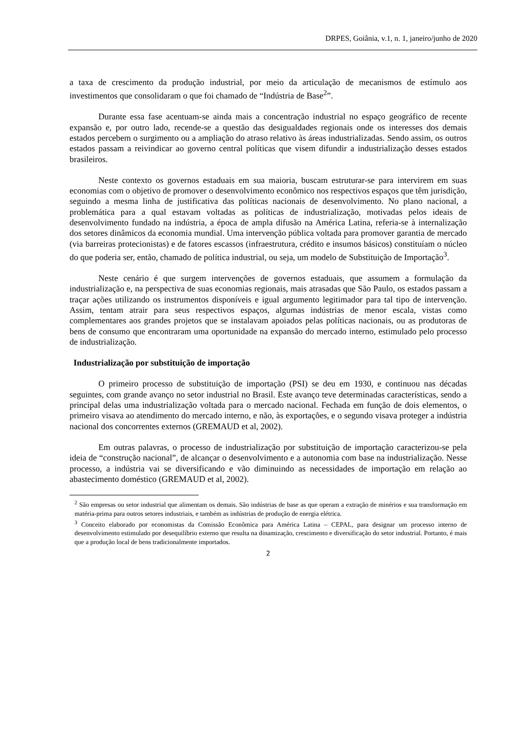DRPES, Goiânia, v.1, n. 1, janeiro/junho de 2020
a taxa de crescimento da produção industrial, por meio da articulação de mecanismos de estímulo aos investimentos que consolidaram o que foi chamado de “Indústria de Base<sup>2</sup>”.
Durante essa fase acentuam-se ainda mais a concentração industrial no espaço geográfico de recente expansão e, por outro lado, recende-se a questão das desigualdades regionais onde os interesses dos demais estados percebem o surgimento ou a ampliação do atraso relativo às áreas industrializadas. Sendo assim, os outros estados passam a reivindicar ao governo central políticas que visem difundir a industrialização desses estados brasileiros.
Neste contexto os governos estaduais em sua maioria, buscam estruturar-se para intervirem em suas economias com o objetivo de promover o desenvolvimento econômico nos respectivos espaços que têm jurisdição, seguindo a mesma linha de justificativa das políticas nacionais de desenvolvimento. No plano nacional, a problemática para a qual estavam voltadas as políticas de industrialização, motivadas pelos ideais de desenvolvimento fundado na indústria, a época de ampla difusão na América Latina, referia-se à internalização dos setores dinâmicos da economia mundial. Uma intervenção pública voltada para promover garantia de mercado (via barreiras protecionistas) e de fatores escassos (infraestrutura, crédito e insumos básicos) constituíam o núcleo do que poderia ser, então, chamado de política industrial, ou seja, um modelo de Substituição de Importação<sup>3</sup>.
Neste cenário é que surgem intervenções de governos estaduais, que assumem a formulação da industrialização e, na perspectiva de suas economias regionais, mais atrasadas que São Paulo, os estados passam a traçar ações utilizando os instrumentos disponíveis e igual argumento legitimador para tal tipo de intervenção. Assim, tentam atrair para seus respectivos espaços, algumas indústrias de menor escala, vistas como complementares aos grandes projetos que se instalavam apoiados pelas políticas nacionais, ou as produtoras de bens de consumo que encontraram uma oportunidade na expansão do mercado interno, estimulado pelo processo de industrialização.
Industrialização por substituição de importação
O primeiro processo de substituição de importação (PSI) se deu em 1930, e continuou nas décadas seguintes, com grande avanço no setor industrial no Brasil. Este avanço teve determinadas características, sendo a principal delas uma industrialização voltada para o mercado nacional. Fechada em função de dois elementos, o primeiro visava ao atendimento do mercado interno, e não, às exportações, e o segundo visava proteger a indústria nacional dos concorrentes externos (GREMAUD et al, 2002).
Em outras palavras, o processo de industrialização por substituição de importação caracterizou-se pela ideia de “construção nacional”, de alcançar o desenvolvimento e a autonomia com base na industrialização. Nesse processo, a indústria vai se diversificando e vão diminuindo as necessidades de importação em relação ao abastecimento doméstico (GREMAUD et al, 2002).
<sup>2</sup> São empresas ou setor industrial que alimentam os demais. São indústrias de base as que operam a extração de minérios e sua transformação em matéria-prima para outros setores industriais, e também as indústrias de produção de energia elétrica.
<sup>3</sup> Conceito elaborado por economistas da Comissão Econômica para América Latina – CEPAL, para designar um processo interno de desenvolvimento estimulado por desequilíbrio externo que resulta na dinamização, crescimento e diversificação do setor industrial. Portanto, é mais que a produção local de bens tradicionalmente importados.
2